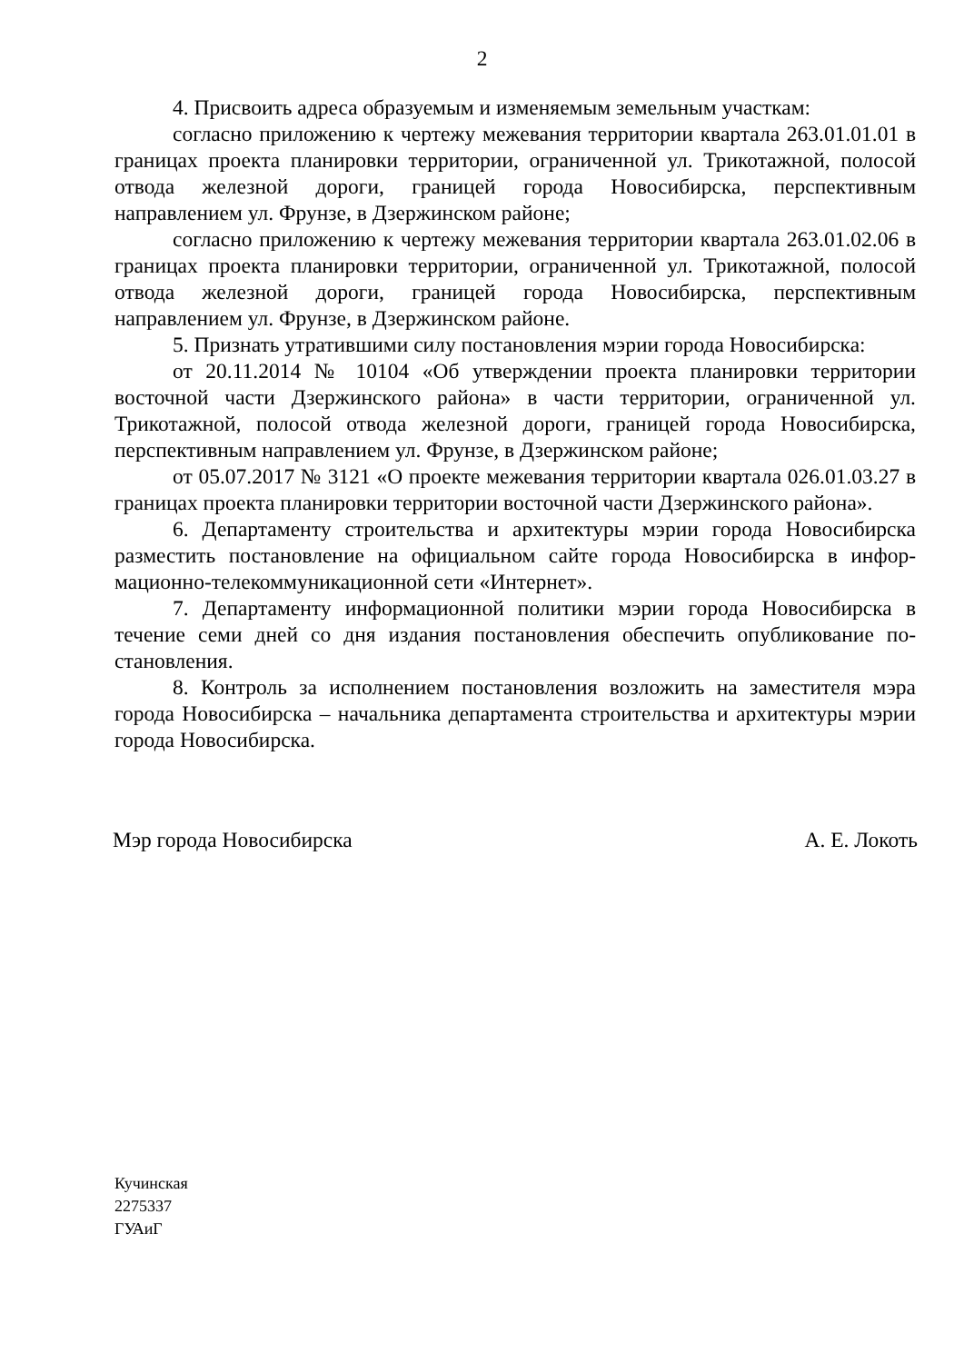2
4. Присвоить адреса образуемым и изменяемым земельным участкам:
согласно приложению к чертежу межевания территории квартала 263.01.01.01 в границах проекта планировки территории, ограниченной ул. Три­котажной, полосой отвода железной дороги, границей города Новосибирска, пер­спективным направлением ул. Фрунзе, в Дзержинском районе;
согласно приложению к чертежу межевания территории квартала 263.01.02.06 в границах проекта планировки территории, ограниченной ул. Три­котажной, полосой отвода железной дороги, границей города Новосибирска, пер­спективным направлением ул. Фрунзе, в Дзержинском районе.
5. Признать утратившими силу постановления мэрии города Новосибирска:
от 20.11.2014 № 10104 «Об утверждении проекта планировки территории восточной части Дзержинского района» в части территории, ограниченной ул. Трикотажной, полосой отвода железной дороги, границей города Новосибир­ска, перспективным направлением ул. Фрунзе, в Дзержинском районе;
от 05.07.2017 № 3121 «О проекте межевания территории квартала 026.01.03.27 в границах проекта планировки территории восточной части Дзер­жинского района».
6. Департаменту строительства и архитектуры мэрии города Новосибирска разместить постановление на официальном сайте города Новосибирска в инфор­мационно-телекоммуникационной сети «Интернет».
7. Департаменту информационной политики мэрии города Новосибирска в течение семи дней со дня издания постановления обеспечить опубликование по­становления.
8. Контроль за исполнением постановления возложить на заместителя мэра города Новосибирска – начальника департамента строительства и архитектуры мэрии города Новосибирска.
Мэр города Новосибирска А. Е. Локоть
Кучинская
2275337
ГУАиГ